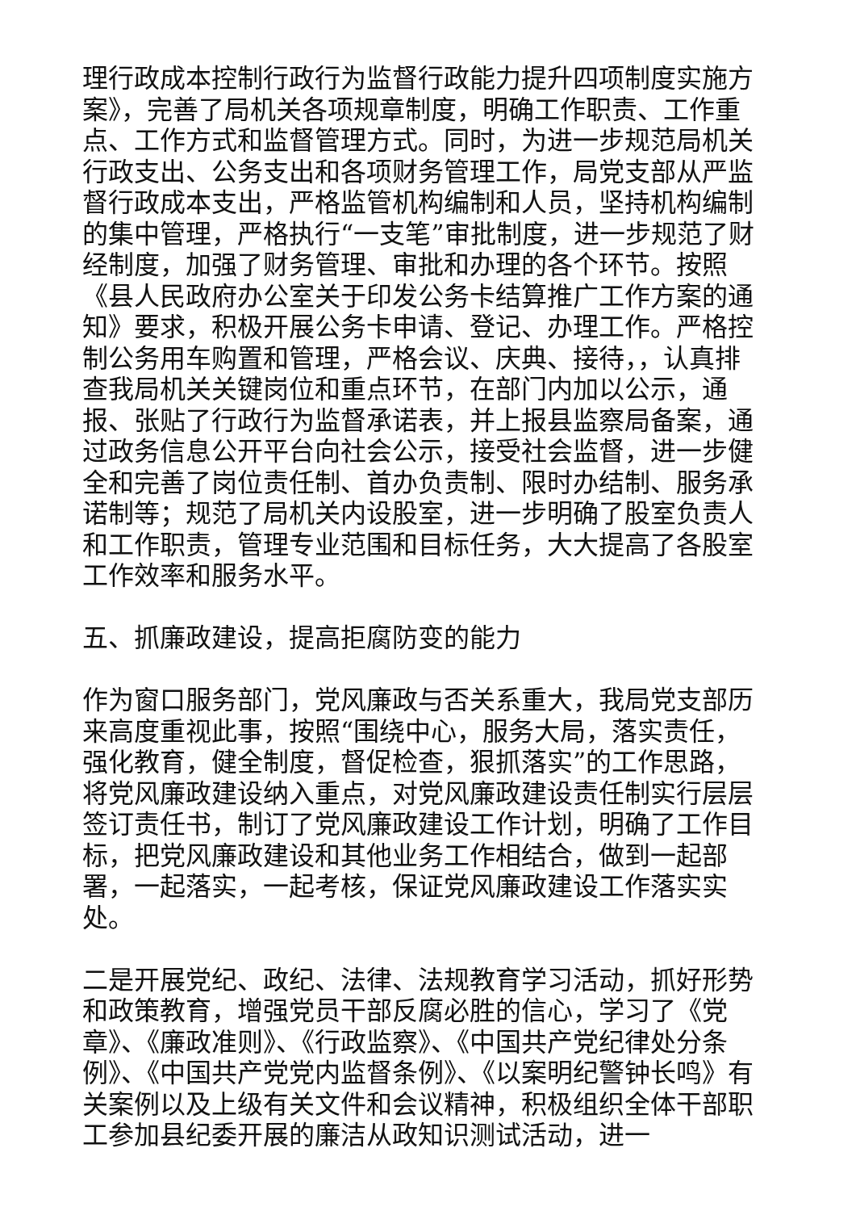理行政成本控制行政行为监督行政能力提升四项制度实施方案》，完善了局机关各项规章制度，明确工作职责、工作重点、工作方式和监督管理方式。同时，为进一步规范局机关行政支出、公务支出和各项财务管理工作，局党支部从严监督行政成本支出，严格监管机构编制和人员，坚持机构编制的集中管理，严格执行“一支笔”审批制度，进一步规范了财经制度，加强了财务管理、审批和办理的各个环节。按照《县人民政府办公室关于印发公务卡结算推广工作方案的通知》要求，积极开展公务卡申请、登记、办理工作。严格控制公务用车购置和管理，严格会议、庆典、接待，，认真排查我局机关关键岗位和重点环节，在部门内加以公示，通报、张贴了行政行为监督承诺表，并上报县监察局备案，通过政务信息公开平台向社会公示，接受社会监督，进一步健全和完善了岗位责任制、首办负责制、限时办结制、服务承诺制等；规范了局机关内设股室，进一步明确了股室负责人和工作职责，管理专业范围和目标任务，大大提高了各股室工作效率和服务水平。
五、抓廉政建设，提高拒腐防变的能力
作为窗口服务部门，党风廉政与否关系重大，我局党支部历来高度重视此事，按照“围绕中心，服务大局，落实责任，强化教育，健全制度，督促检查，狠抓落实”的工作思路，将党风廉政建设纳入重点，对党风廉政建设责任制实行层层签订责任书，制订了党风廉政建设工作计划，明确了工作目标，把党风廉政建设和其他业务工作相结合，做到一起部署，一起落实，一起考核，保证党风廉政建设工作落实实处。
二是开展党纪、政纪、法律、法规教育学习活动，抓好形势和政策教育，增强党员干部反腐必胜的信心，学习了《党章》、《廉政准则》、《行政监察》、《中国共产党纪律处分条例》、《中国共产党党内监督条例》、《以案明纪警钟长鸣》有关案例以及上级有关文件和会议精神，积极组织全体干部职工参加县纪委开展的廉洁从政知识测试活动，进一